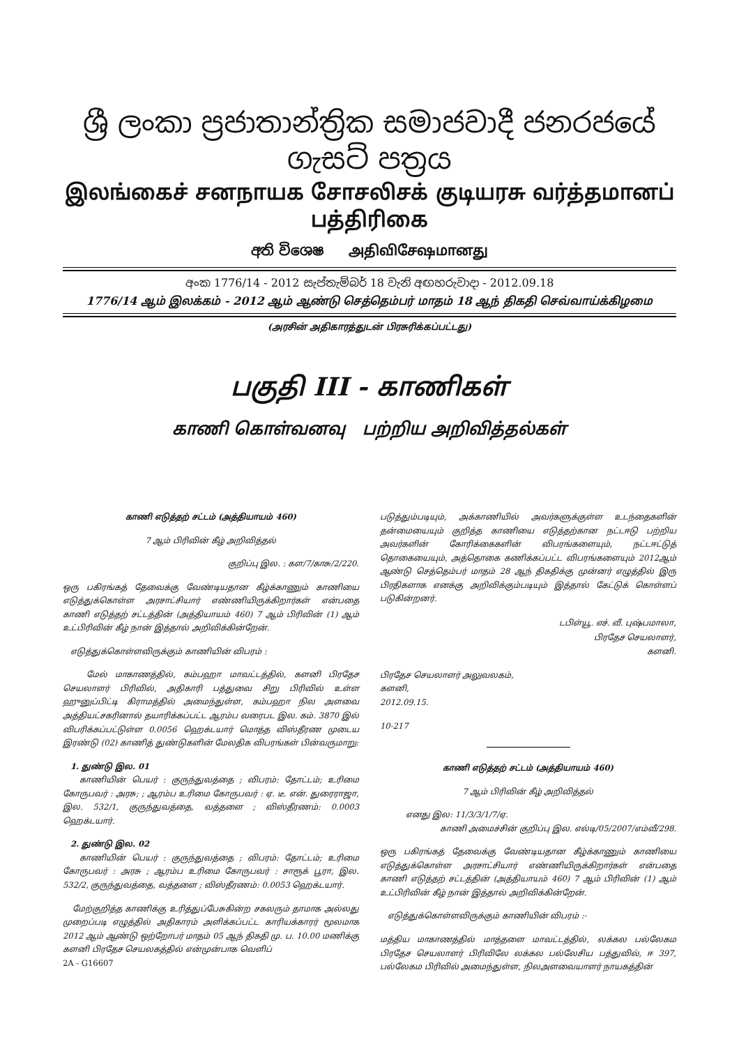ශ්‍රී ලංකා ප්‍රජාතාන්ත්‍රික සමාජවාදී ජනරජයේ ගැසට් පත්‍රය
இலங்கைச் சனநாயக சோசலிசக் குடியரசு வர்த்தமானப் பத்திரிகை
අති විශෙෂ அதிவிசேஷமானது
අංක 1776/14 - 2012 සැප්තැම්බර් 18 වැනි අඟහරුවාදා - 2012.09.18
1776/14 ஆம் இலக்கம் - 2012 ஆம் ஆண்டு செத்தெம்பர் மாதம் 18 ஆந் திகதி செவ்வாய்க்கிழமை
(அரசின் அதிகாரத்துடன் பிரசுரிக்கப்பட்டது)
பகுதி III - காணிகள்
காணி கொள்வனவு பற்றிய அறிவித்தல்கள்
காணி எடுத்தற் சட்டம் (அத்தியாயம் 460)
7 ஆம் பிரிவின் கீழ் அறிவித்தல்
குறிப்பு இல. : கள/7/காசு/2/220.
ஒரு பகிரங்கத் தேவைக்கு வேண்டியதான கீழ்க்காணும் காணியை எடுத்துக்கொள்ள அரசாட்சியார் எண்ணியிருக்கிறார்கள் என்பதை காணி எடுத்தற் சட்டத்தின் (அத்தியாயம் 460) 7 ஆம் பிரிவின் (1) ஆம் உட்பிரிவின் கீழ் நான் இத்தால் அறிவிக்கின்றேன்.
எடுத்துக்கொள்ளவிருக்கும் காணியின் விபரம் :
மேல் மாகாணத்தில், கம்பஹா மாவட்டத்தில், களனி பிரதேச செயலாளர் பிரிவில், அதிகாரி பத்துவை சிறு பிரிவில் உள்ள ஹுனுப்பிட்டி கிராமத்தில் அமைந்துள்ள, கம்பஹா நில அளவை அத்தியட்சகரினால் தயாரிக்கப்பட்ட ஆரம்ப வரைபட இல. கம். 3870 இல் விபரிக்கப்பட்டுள்ள 0.0056 ஹெக்டயார் மொத்த விஸ்தீரண முடைய இரண்டு (02) காணித் துண்டுகளின் மேலதிக விபரங்கள் பின்வருமாறு:
1. துண்டு இல. 01
காணியின் பெயர் : குருந்துவத்தை ; விபரம்: தோட்டம்; உரிமை கோருபவர் : அரசு; ; ஆரம்ப உரிமை கோருபவர் : ஏ. டீ. என். துரைராஜா, இல. 532/1, குருந்துவத்தை, வத்தளை ; விஸ்தீரணம்: 0.0003 ஹெக்டயார்.
2. துண்டு இல. 02
காணியின் பெயர் : குருந்துவத்தை ; விபரம்: தோட்டம்; உரிமை கோருபவர் : அரசு ; ஆரம்ப உரிமை கோருபவர் : சாரூக் பூரா, இல. 532/2, குருந்துவத்தை, வத்தளை ; விஸ்தீரணம்: 0.0053 ஹெக்டயார்.
மேற்குறித்த காணிக்கு உரித்துப்பேசுகின்ற சகலரும் தாமாக அல்லது முறைப்படி எழுத்தில் அதிகாரம் அளிக்கப்பட்ட காரியக்காரர் மூலமாக 2012 ஆம் ஆண்டு ஒற்றோபர் மாதம் 05 ஆந் திகதி மு. ப. 10.00 மணிக்கு களனி பிரதேச செயலகத்தில் என்முன்பாக வெளிப்
2A - G16607
படுத்தும்படியும், அக்காணியில் அவர்களுக்குள்ள உடந்தைகளின் தன்மையையும் குறித்த காணியை எடுத்தற்கான நட்டஈடு பற்றிய அவர்களின் கோரிக்கைகளின் விபரங்களையும், நட்டஈட்டுத் தொகையையும், அத்தொகை கணிக்கப்பட்ட விபரங்களையும் 2012ஆம் ஆண்டு செத்தெம்பர் மாதம் 28 ஆந் திகதிக்கு முன்னர் எழுத்தில் இரு பிரதிகளாக எனக்கு அறிவிக்கும்படியும் இத்தால் கேட்டுக் கொள்ளப் படுகின்றனர்.
டபிள்யூ. எச். வீ. புஷ்பமாலா,
பிரதேச செயலாளர்,
களனி.
பிரதேச செயலாளர் அலுவலகம்,
களனி,
2012.09.15.
10-217
காணி எடுத்தற் சட்டம் (அத்தியாயம் 460)
7 ஆம் பிரிவின் கீழ் அறிவித்தல்
எனது இல: 11/3/3/1/7/ஏ.
காணி அமைச்சின் குறிப்பு இல. எல்டி/05/2007/எம்வீ/298.
ஒரு பகிரங்கத் தேவைக்கு வேண்டியதான கீழ்க்காணும் காணியை எடுத்துக்கொள்ள அரசாட்சியார் எண்ணியிருக்கிறார்கள் என்பதை காணி எடுத்தற் சட்டத்தின் (அத்தியாயம் 460) 7 ஆம் பிரிவின் (1) ஆம் உட்பிரிவின் கீழ் நான் இத்தால் அறிவிக்கின்றேன்.
எடுத்துக்கொள்ளவிருக்கும் காணியின் விபரம் :-
மத்திய மாகாணத்தில் மாத்தளை மாவட்டத்தில், லக்கல பல்லேகம பிரதேச செயலாளர் பிரிவிலே லக்கல பல்லேசிய பத்துவில், ஈ 397, பல்லேகம பிரிவில் அமைந்துள்ள, நிலஅளவையாளர் நாயகத்தின்